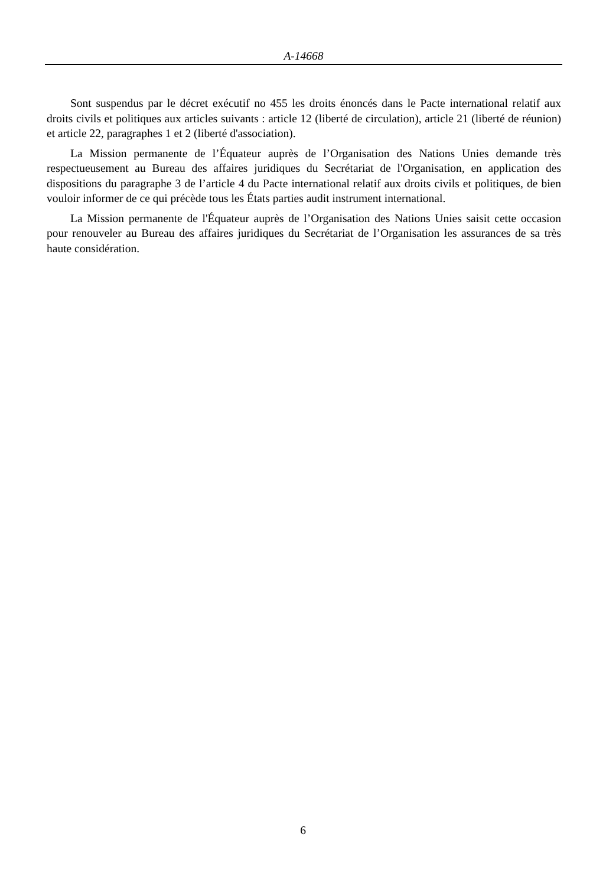A-14668
Sont suspendus par le décret exécutif no 455 les droits énoncés dans le Pacte international relatif aux droits civils et politiques aux articles suivants : article 12 (liberté de circulation), article 21 (liberté de réunion) et article 22, paragraphes 1 et 2 (liberté d'association).
La Mission permanente de l’Équateur auprès de l’Organisation des Nations Unies demande très respectueusement au Bureau des affaires juridiques du Secrétariat de l'Organisation, en application des dispositions du paragraphe 3 de l’article 4 du Pacte international relatif aux droits civils et politiques, de bien vouloir informer de ce qui précède tous les États parties audit instrument international.
La Mission permanente de l'Équateur auprès de l’Organisation des Nations Unies saisit cette occasion pour renouveler au Bureau des affaires juridiques du Secrétariat de l’Organisation les assurances de sa très haute considération.
6